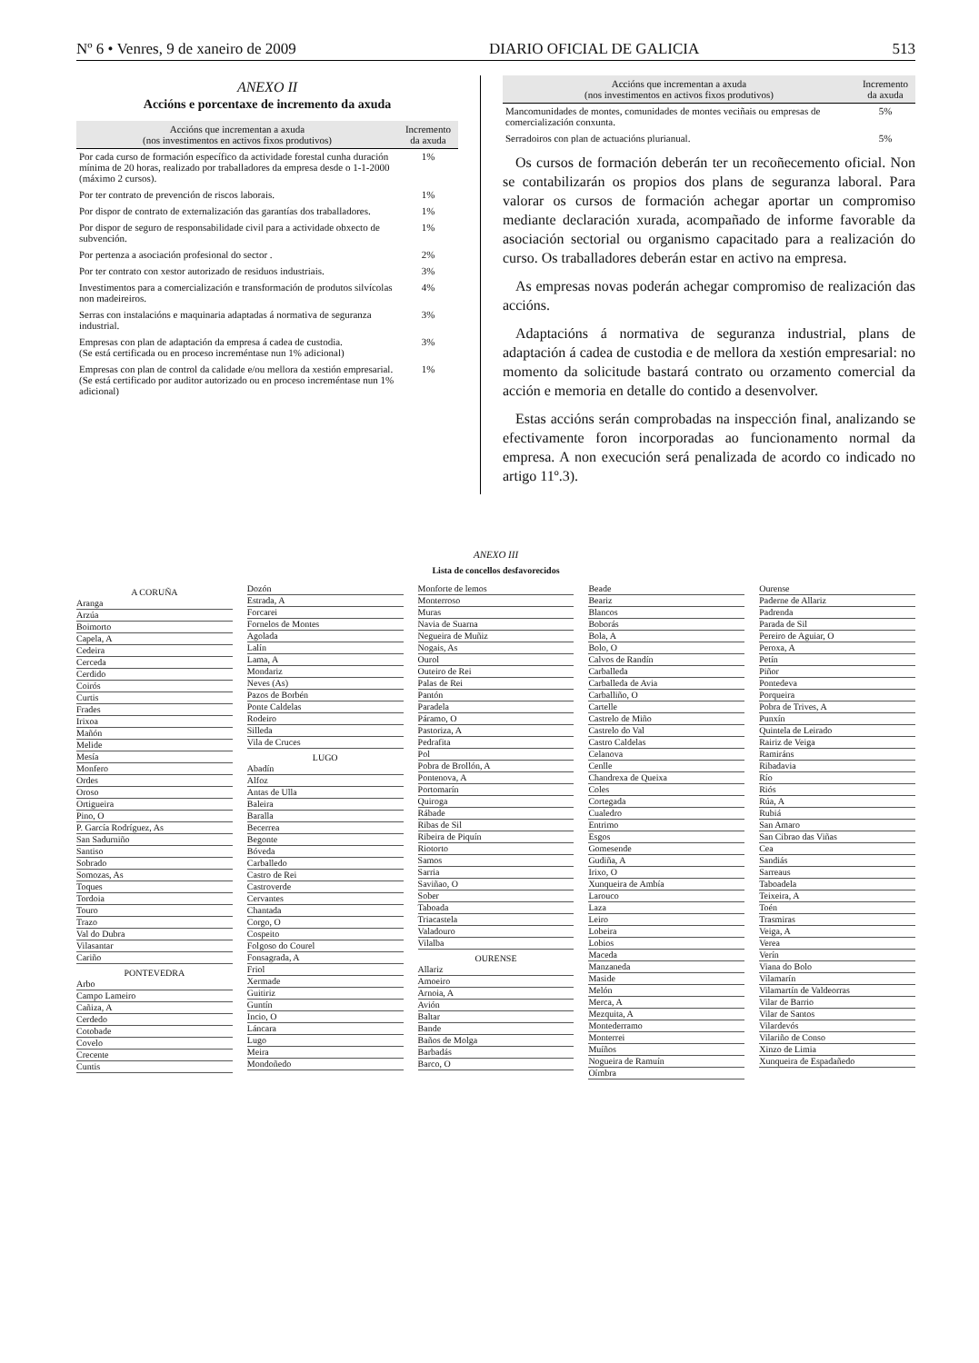Nº 6 • Venres, 9 de xaneiro de 2009 DIARIO OFICIAL DE GALICIA 513
ANEXO II
Accións e porcentaxe de incremento da axuda
| Accións que incrementan a axuda (nos investimentos en activos fixos produtivos) | Incremento da axuda |
| --- | --- |
| Por cada curso de formación específico da actividade forestal cunha duración mínima de 20 horas, realizado por traballadores da empresa desde o 1-1-2000 (máximo 2 cursos). | 1% |
| Por ter contrato de prevención de riscos laborais. | 1% |
| Por dispor de contrato de externalización das garantías dos traballadores. | 1% |
| Por dispor de seguro de responsabilidade civil para a actividade obxecto de subvención. | 1% |
| Por pertenza a asociación profesional do sector . | 2% |
| Por ter contrato con xestor autorizado de residuos industriais. | 3% |
| Investimentos para a comercialización e transformación de produtos silvícolas non madeireiros. | 4% |
| Serras con instalacións e maquinaria adaptadas á normativa de seguranza industrial. | 3% |
| Empresas con plan de adaptación da empresa á cadea de custodia. (Se está certificada ou en proceso increméntase nun 1% adicional) | 3% |
| Empresas con plan de control da calidade e/ou mellora da xestión empresarial. (Se está certificado por auditor autorizado ou en proceso increméntase nun 1% adicional) | 1% |
| Accións que incrementan a axuda (nos investimentos en activos fixos produtivos) | Incremento da axuda |
| --- | --- |
| Mancomunidades de montes, comunidades de montes veciñais ou empresas de comercialización conxunta. | 5% |
| Serradoiros con plan de actuacións plurianual. | 5% |
Os cursos de formación deberán ter un recoñecemento oficial. Non se contabilizarán os propios dos plans de seguranza laboral. Para valorar os cursos de formación achegar aportar un compromiso mediante declaración xurada, acompañado de informe favorable da asociación sectorial ou organismo capacitado para a realización do curso. Os traballadores deberán estar en activo na empresa.
As empresas novas poderán achegar compromiso de realización das accións.
Adaptacións á normativa de seguranza industrial, plans de adaptación á cadea de custodia e de mellora da xestión empresarial: no momento da solicitude bastará contrato ou orzamento comercial da acción e memoria en detalle do contido a desenvolver.
Estas accións serán comprobadas na inspección final, analizando se efectivamente foron incorporadas ao funcionamento normal da empresa. A non execución será penalizada de acordo co indicado no artigo 11º.3).
ANEXO III
Lista de concellos desfavorecidos
A CORUÑA
Aranga
Arzúa
Boimorto
Capela, A
Cedeira
Cerceda
Cerdido
Coirós
Curtis
Frades
Irixoa
Mañón
Melide
Mesía
Monfero
Ordes
Oroso
Ortigueira
Pino, O
P. García Rodríguez, As
San Sadurniño
Santiso
Sobrado
Somozas, As
Toques
Tordoia
Touro
Trazo
Val do Dubra
Vilasantar
Cariño
PONTEVEDRA
Arbo
Campo Lameiro
Cañiza, A
Cerdedo
Cotobade
Covelo
Crecente
Cuntis
Dozón
Estrada, A
Forcarei
Fornelos de Montes
Agolada
Lalín
Lama, A
Mondariz
Neves (As)
Pazos de Borbén
Ponte Caldelas
Rodeiro
Silleda
Vila de Cruces
LUGO
Abadín
Alfoz
Antas de Ulla
Baleira
Baralla
Becerrea
Begonte
Bóveda
Carballedo
Castro de Rei
Castroverde
Cervantes
Chantada
Corgo, O
Cospeito
Folgoso do Courel
Fonsagrada, A
Friol
Xermade
Guitiriz
Guntín
Incio, O
Láncara
Lugo
Meira
Mondoñedo
Monforte de lemos
Monterroso
Muras
Navia de Suarna
Negueira de Muñiz
Nogais, As
Ourol
Outeiro de Rei
Palas de Rei
Pantón
Paradela
Páramo, O
Pastoriza, A
Pedrafita
Pol
Pobra de Brollón, A
Pontenova, A
Portomarín
Quiroga
Rábade
Ribas de Sil
Ribeira de Piquín
Riotorto
Samos
Sarria
Saviñao, O
Sober
Taboada
Triacastela
Valadouro
Vilalba
OURENSE
Allariz
Amoeiro
Arnoia, A
Avión
Baltar
Bande
Baños de Molga
Barbadás
Barco, O
Beade
Beariz
Blancos
Boborás
Bola, A
Bolo, O
Calvos de Randín
Carballeda
Carballeda de Avia
Carballiño, O
Cartelle
Castrelo de Miño
Castrelo do Val
Castro Caldelas
Celanova
Cenlle
Chandrexa de Queixa
Coles
Cortegada
Cualedro
Entrimo
Esgos
Gomesende
Gudiña, A
Irixo, O
Xunqueira de Ambía
Larouco
Laza
Leiro
Lobeira
Lobios
Maceda
Manzaneda
Maside
Melón
Merca, A
Mezquita, A
Montederramo
Monterrei
Muíños
Nogueira de Ramuín
Oímbra
Ourense
Paderne de Allariz
Padrenda
Parada de Sil
Pereiro de Aguiar, O
Peroxa, A
Petín
Piñor
Pontedeva
Porqueira
Pobra de Trives, A
Punxín
Quintela de Leirado
Rairiz de Veiga
Ramiráns
Ribadavia
Río
Riós
Rúa, A
Rubiá
San Amaro
San Cibrao das Viñas
Cea
Sandiás
Sarreaus
Taboadela
Teixeira, A
Toén
Trasmiras
Veiga, A
Verea
Verín
Viana do Bolo
Vilamarín
Vilamartín de Valdeorras
Vilar de Barrio
Vilar de Santos
Vilardevós
Vilariño de Conso
Xinzo de Limia
Xunqueira de Espadañedo